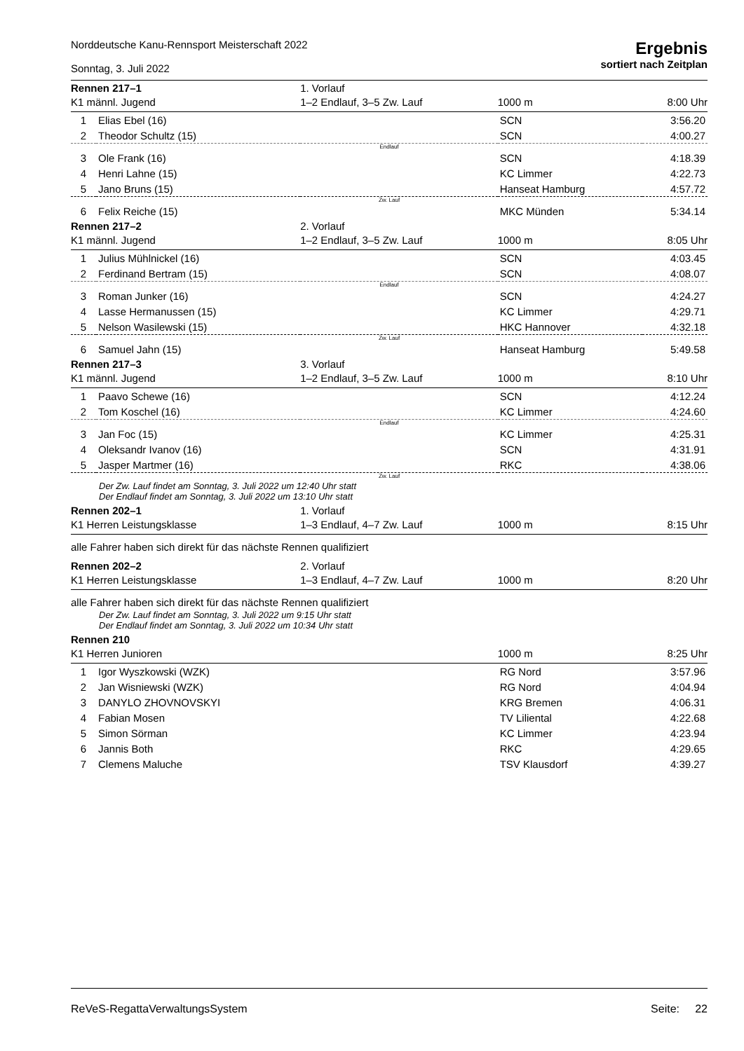Norddeutsche Kanu-Rennsport Meisterschaft 2022
Sonntag, 3. Juli 2022
Ergebnis
sortiert nach Zeitplan
| Rennen 217–1 | | 1. Vorlauf | | |
| K1 männl. Jugend | | 1–2 Endlauf, 3–5 Zw. Lauf | 1000 m | 8:00 Uhr |
| 1 | Elias Ebel (16) | | SCN | 3:56.20 |
| 2 | Theodor Schultz (15) | | SCN | 4:00.27 |
| Endlauf | | | | |
| 3 | Ole Frank (16) | | SCN | 4:18.39 |
| 4 | Henri Lahne (15) | | KC Limmer | 4:22.73 |
| 5 | Jano Bruns (15) | | Hanseat Hamburg | 4:57.72 |
| Zw. Lauf | | | | |
| 6 | Felix Reiche (15) | | MKC Münden | 5:34.14 |
| Rennen 217–2 | | 2. Vorlauf | | |
| K1 männl. Jugend | | 1–2 Endlauf, 3–5 Zw. Lauf | 1000 m | 8:05 Uhr |
| 1 | Julius Mühlnickel (16) | | SCN | 4:03.45 |
| 2 | Ferdinand Bertram (15) | | SCN | 4:08.07 |
| Endlauf | | | | |
| 3 | Roman Junker (16) | | SCN | 4:24.27 |
| 4 | Lasse Hermanussen (15) | | KC Limmer | 4:29.71 |
| 5 | Nelson Wasilewski (15) | | HKC Hannover | 4:32.18 |
| Zw. Lauf | | | | |
| 6 | Samuel Jahn (15) | | Hanseat Hamburg | 5:49.58 |
| Rennen 217–3 | | 3. Vorlauf | | |
| K1 männl. Jugend | | 1–2 Endlauf, 3–5 Zw. Lauf | 1000 m | 8:10 Uhr |
| 1 | Paavo Schewe (16) | | SCN | 4:12.24 |
| 2 | Tom Koschel (16) | | KC Limmer | 4:24.60 |
| Endlauf | | | | |
| 3 | Jan Foc (15) | | KC Limmer | 4:25.31 |
| 4 | Oleksandr Ivanov (16) | | SCN | 4:31.91 |
| 5 | Jasper Martmer (16) | | RKC | 4:38.06 |
| Zw. Lauf | | | | |
| Der Zw. Lauf findet am Sonntag, 3. Juli 2022 um 12:40 Uhr statt Der Endlauf findet am Sonntag, 3. Juli 2022 um 13:10 Uhr statt | | | | |
| Rennen 202–1 | | 1. Vorlauf | | |
| K1 Herren Leistungsklasse | | 1–3 Endlauf, 4–7 Zw. Lauf | 1000 m | 8:15 Uhr |
| alle Fahrer haben sich direkt für das nächste Rennen qualifiziert | | | | |
| Rennen 202–2 | | 2. Vorlauf | | |
| K1 Herren Leistungsklasse | | 1–3 Endlauf, 4–7 Zw. Lauf | 1000 m | 8:20 Uhr |
| alle Fahrer haben sich direkt für das nächste Rennen qualifiziert | | | | |
| Der Zw. Lauf findet am Sonntag, 3. Juli 2022 um 9:15 Uhr statt Der Endlauf findet am Sonntag, 3. Juli 2022 um 10:34 Uhr statt | | | | |
| Rennen 210 | | | | |
| K1 Herren Junioren | | | 1000 m | 8:25 Uhr |
| 1 | Igor Wyszkowski (WZK) | | RG Nord | 3:57.96 |
| 2 | Jan Wisniewski (WZK) | | RG Nord | 4:04.94 |
| 3 | DANYLO ZHOVNOVSKYI | | KRG Bremen | 4:06.31 |
| 4 | Fabian Mosen | | TV Liliental | 4:22.68 |
| 5 | Simon Sörman | | KC Limmer | 4:23.94 |
| 6 | Jannis Both | | RKC | 4:29.65 |
| 7 | Clemens Maluche | | TSV Klausdorf | 4:39.27 |
ReVeS-RegattaVerwaltungsSystem Seite: 22